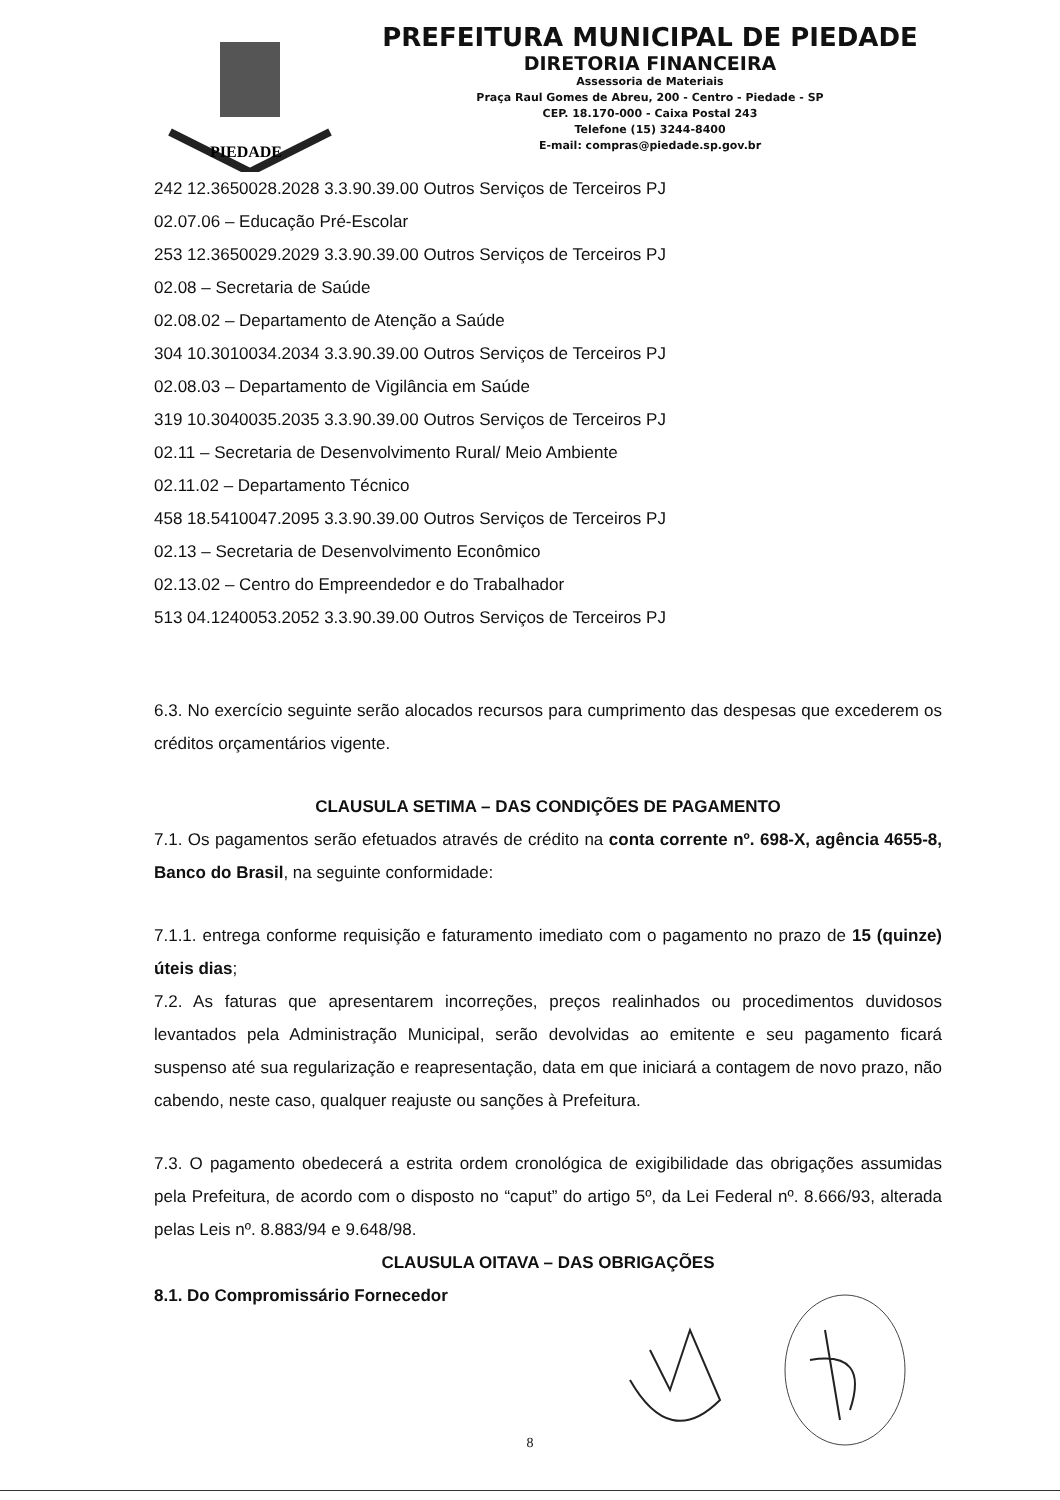PIEDADE
PREFEITURA MUNICIPAL DE PIEDADE
DIRETORIA FINANCEIRA
Assessoria de Materiais
Praça Raul Gomes de Abreu, 200 - Centro - Piedade - SP
CEP. 18.170-000 - Caixa Postal 243
Telefone (15) 3244-8400
E-mail: compras@piedade.sp.gov.br
242 12.3650028.2028 3.3.90.39.00 Outros Serviços de Terceiros PJ
02.07.06 – Educação Pré-Escolar
253 12.3650029.2029 3.3.90.39.00 Outros Serviços de Terceiros PJ
02.08 – Secretaria de Saúde
02.08.02 – Departamento de Atenção a Saúde
304 10.3010034.2034 3.3.90.39.00 Outros Serviços de Terceiros PJ
02.08.03 – Departamento de Vigilância em Saúde
319 10.3040035.2035 3.3.90.39.00 Outros Serviços de Terceiros PJ
02.11 – Secretaria de Desenvolvimento Rural/ Meio Ambiente
02.11.02 – Departamento Técnico
458 18.5410047.2095 3.3.90.39.00 Outros Serviços de Terceiros PJ
02.13 – Secretaria de Desenvolvimento Econômico
02.13.02 – Centro do Empreendedor e do Trabalhador
513 04.1240053.2052 3.3.90.39.00 Outros Serviços de Terceiros PJ
6.3. No exercício seguinte serão alocados recursos para cumprimento das despesas que excederem os créditos orçamentários vigente.
CLAUSULA SETIMA – DAS CONDIÇÕES DE PAGAMENTO
7.1. Os pagamentos serão efetuados através de crédito na conta corrente nº. 698-X, agência 4655-8, Banco do Brasil, na seguinte conformidade:
7.1.1. entrega conforme requisição e faturamento imediato com o pagamento no prazo de 15 (quinze) úteis dias;
7.2. As faturas que apresentarem incorreções, preços realinhados ou procedimentos duvidosos levantados pela Administração Municipal, serão devolvidas ao emitente e seu pagamento ficará suspenso até sua regularização e reapresentação, data em que iniciará a contagem de novo prazo, não cabendo, neste caso, qualquer reajuste ou sanções à Prefeitura.
7.3. O pagamento obedecerá a estrita ordem cronológica de exigibilidade das obrigações assumidas pela Prefeitura, de acordo com o disposto no “caput” do artigo 5º, da Lei Federal nº. 8.666/93, alterada pelas Leis nº. 8.883/94 e 9.648/98.
CLAUSULA OITAVA – DAS OBRIGAÇÕES
8.1. Do Compromissário Fornecedor
8